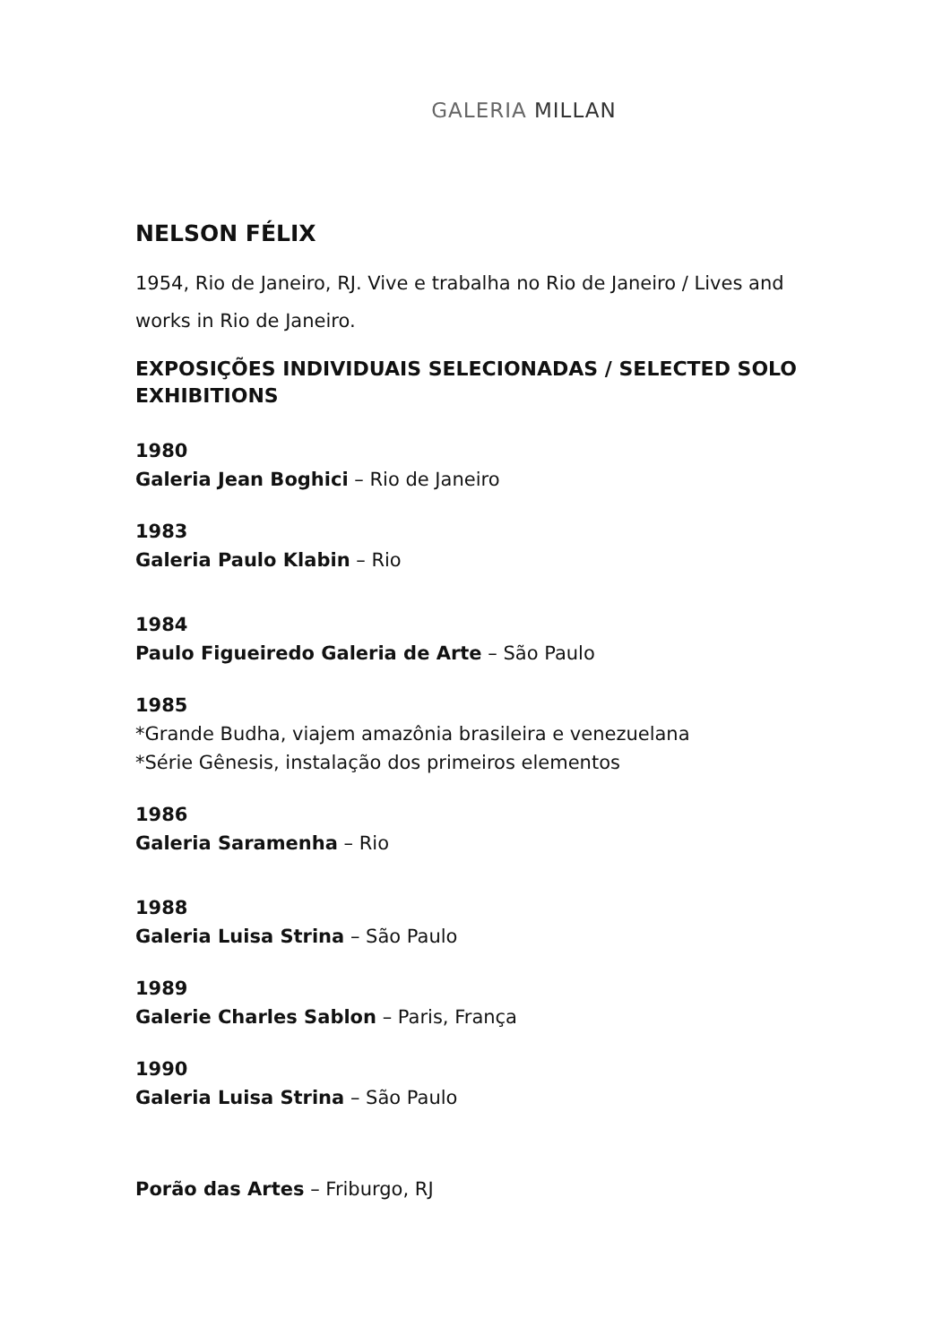GALERIA MILLAN
NELSON FÉLIX
1954, Rio de Janeiro, RJ. Vive e trabalha no Rio de Janeiro / Lives and works in Rio de Janeiro.
EXPOSIÇÕES INDIVIDUAIS SELECIONADAS / SELECTED SOLO EXHIBITIONS
1980
Galeria Jean Boghici – Rio de Janeiro
1983
Galeria Paulo Klabin – Rio
1984
Paulo Figueiredo Galeria de Arte – São Paulo
1985
*Grande Budha, viajem amazônia brasileira e venezuelana
*Série Gênesis, instalação dos primeiros elementos
1986
Galeria Saramenha – Rio
1988
Galeria Luisa Strina – São Paulo
1989
Galerie Charles Sablon – Paris, França
1990
Galeria Luisa Strina – São Paulo
Porão das Artes – Friburgo, RJ